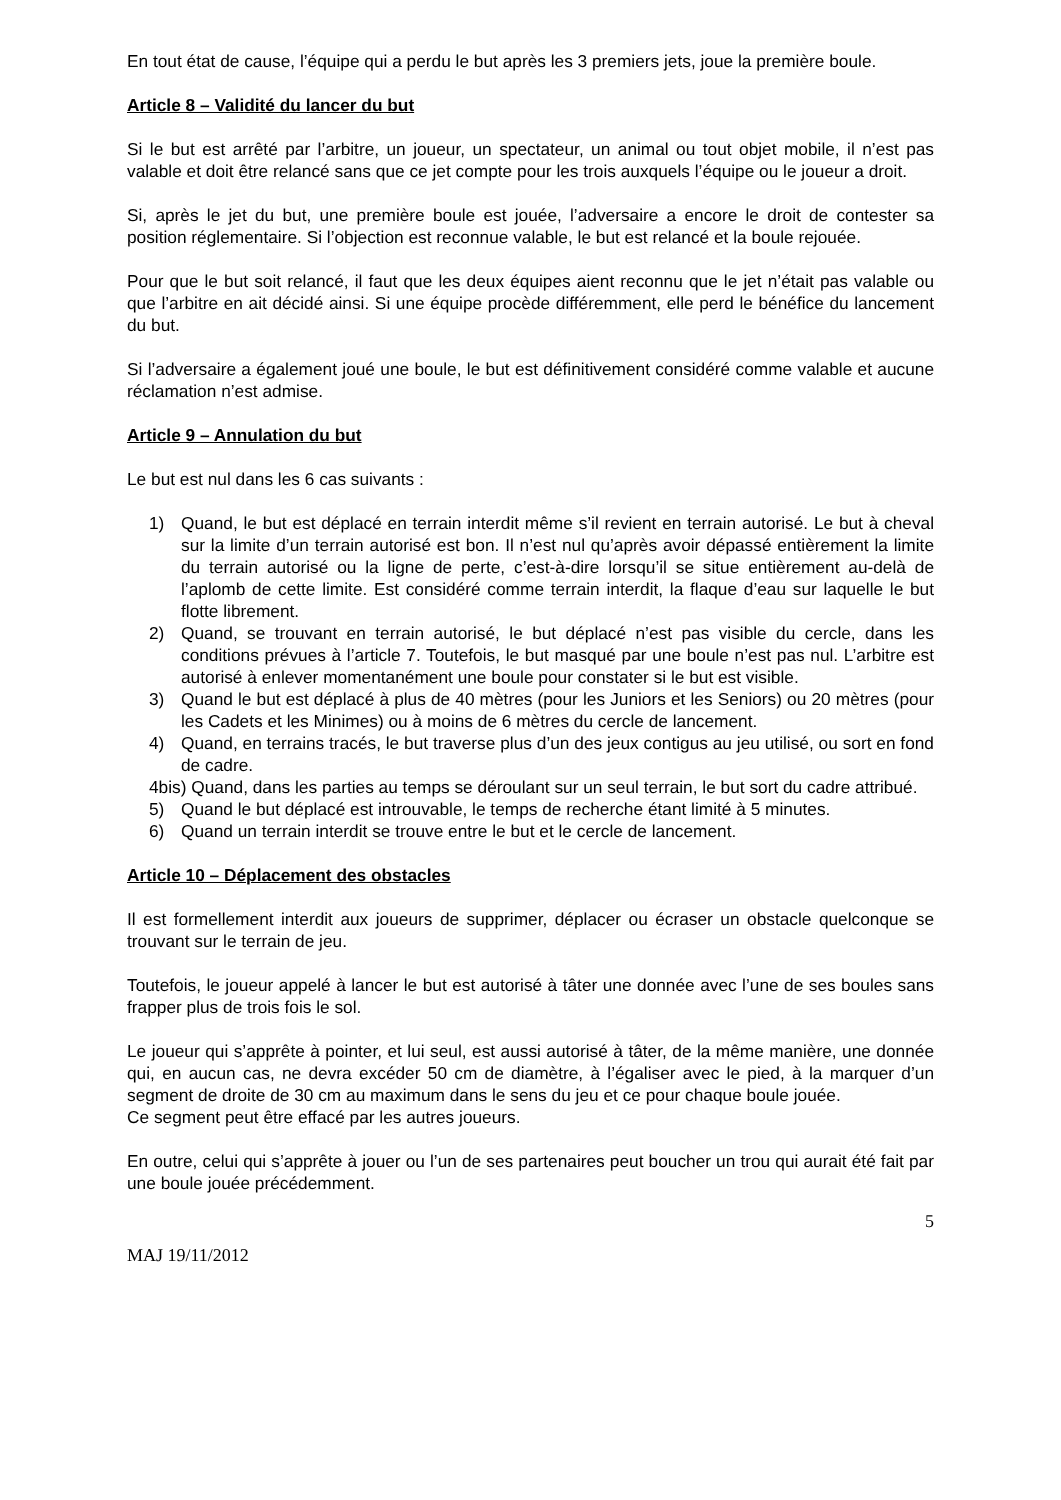En tout état de cause, l’équipe qui a perdu le but après les 3 premiers jets, joue la première boule.
Article 8 – Validité du lancer du but
Si le but est arrêté par l’arbitre, un joueur, un spectateur, un animal ou tout objet mobile, il n’est pas valable et doit être relancé sans que ce jet compte pour les trois auxquels l’équipe ou le joueur a droit.
Si, après le jet du but, une première boule est jouée, l’adversaire a encore le droit de contester sa position réglementaire. Si l’objection est reconnue valable, le but est relancé et la boule rejouée.
Pour que le but soit relancé, il faut que les deux équipes aient reconnu que le jet n’était pas valable ou que l’arbitre en ait décidé ainsi. Si une équipe procède différemment, elle perd le bénéfice du lancement du but.
Si l’adversaire a également joué une boule, le but est définitivement considéré comme valable et aucune réclamation n’est admise.
Article 9 – Annulation du but
Le but est nul dans les 6 cas suivants :
1) Quand, le but est déplacé en terrain interdit même s’il revient en terrain autorisé. Le but à cheval sur la limite d’un terrain autorisé est bon. Il n’est nul qu’après avoir dépassé entièrement la limite du terrain autorisé ou la ligne de perte, c’est-à-dire lorsqu’il se situe entièrement au-delà de l’aplomb de cette limite. Est considéré comme terrain interdit, la flaque d’eau sur laquelle le but flotte librement.
2) Quand, se trouvant en terrain autorisé, le but déplacé n’est pas visible du cercle, dans les conditions prévues à l’article 7. Toutefois, le but masqué par une boule n’est pas nul. L’arbitre est autorisé à enlever momentanément une boule pour constater si le but est visible.
3) Quand le but est déplacé à plus de 40 mètres (pour les Juniors et les Seniors) ou 20 mètres (pour les Cadets et les Minimes) ou à moins de 6 mètres du cercle de lancement.
4) Quand, en terrains tracés, le but traverse plus d’un des jeux contigus au jeu utilisé, ou sort en fond de cadre.
4bis) Quand, dans les parties au temps se déroulant sur un seul terrain, le but sort du cadre attribué.
5) Quand le but déplacé est introuvable, le temps de recherche étant limité à 5 minutes.
6) Quand un terrain interdit se trouve entre le but et le cercle de lancement.
Article 10 – Déplacement des obstacles
Il est formellement interdit aux joueurs de supprimer, déplacer ou écraser un obstacle quelconque se trouvant sur le terrain de jeu.
Toutefois, le joueur appelé à lancer le but est autorisé à tâter une donnée avec l’une de ses boules sans frapper plus de trois fois le sol.
Le joueur qui s’apprête à pointer, et lui seul, est aussi autorisé à tâter, de la même manière, une donnée qui, en aucun cas, ne devra excéder 50 cm de diamètre, à l’égaliser avec le pied, à la marquer d’un segment de droite de 30 cm au maximum dans le sens du jeu et ce pour chaque boule jouée.
Ce segment peut être effacé par les autres joueurs.
En outre, celui qui s’apprête à jouer ou l’un de ses partenaires peut boucher un trou qui aurait été fait par une boule jouée précédemment.
5
MAJ 19/11/2012